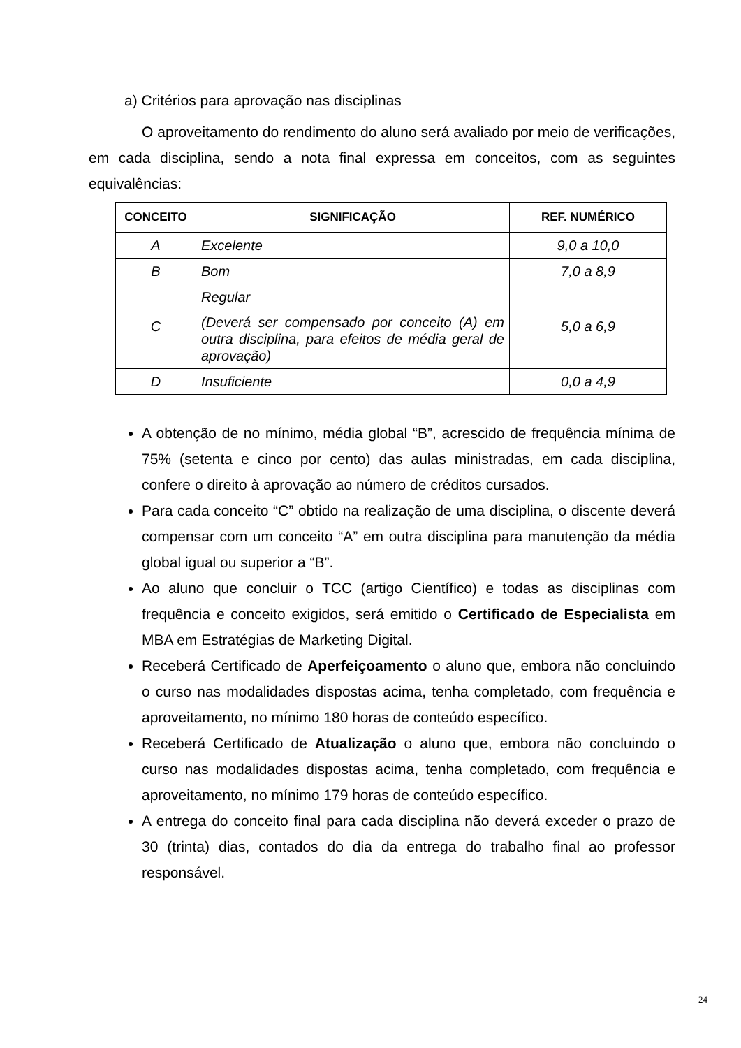a) Critérios para aprovação nas disciplinas
O aproveitamento do rendimento do aluno será avaliado por meio de verificações, em cada disciplina, sendo a nota final expressa em conceitos, com as seguintes equivalências:
| CONCEITO | SIGNIFICAÇÃO | REF. NUMÉRICO |
| --- | --- | --- |
| A | Excelente | 9,0 a 10,0 |
| B | Bom | 7,0 a 8,9 |
| C | Regular (Deverá ser compensado por conceito (A) em outra disciplina, para efeitos de média geral de aprovação) | 5,0 a 6,9 |
| D | Insuficiente | 0,0 a 4,9 |
A obtenção de no mínimo, média global “B”, acrescido de frequência mínima de 75% (setenta e cinco por cento) das aulas ministradas, em cada disciplina, confere o direito à aprovação ao número de créditos cursados.
Para cada conceito “C” obtido na realização de uma disciplina, o discente deverá compensar com um conceito “A” em outra disciplina para manutenção da média global igual ou superior a “B”.
Ao aluno que concluir o TCC (artigo Científico) e todas as disciplinas com frequência e conceito exigidos, será emitido o Certificado de Especialista em MBA em Estratégias de Marketing Digital.
Receberá Certificado de Aperfeiçoamento o aluno que, embora não concluindo o curso nas modalidades dispostas acima, tenha completado, com frequência e aproveitamento, no mínimo 180 horas de conteúdo específico.
Receberá Certificado de Atualização o aluno que, embora não concluindo o curso nas modalidades dispostas acima, tenha completado, com frequência e aproveitamento, no mínimo 179 horas de conteúdo específico.
A entrega do conceito final para cada disciplina não deverá exceder o prazo de 30 (trinta) dias, contados do dia da entrega do trabalho final ao professor responsável.
24